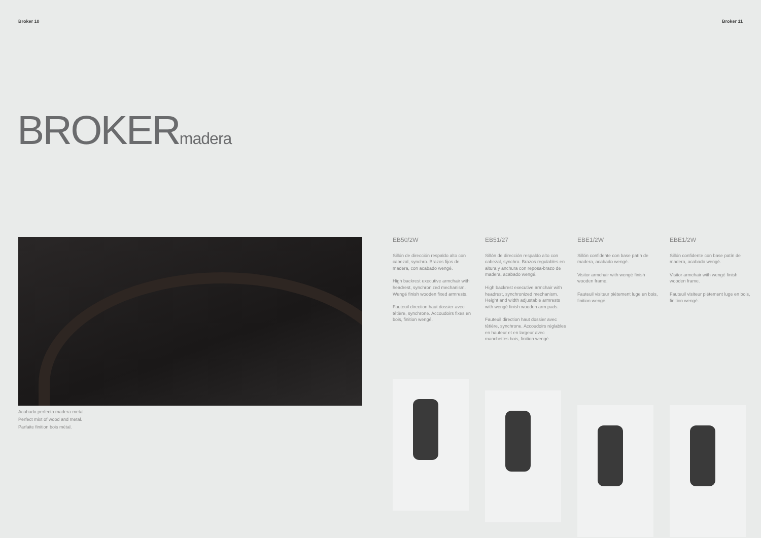Broker 10 Broker 11
BROKERmadera
Acabado perfecto madera-metal.
Perfect mixt of wood and metal.
Parfaite finition bois métal.
EB50/2W
Sillón de dirección respaldo alto con cabezal, synchro. Brazos fijos de madera, con acabado wengé.
High backrest executive armchair with headrest, synchronized mechanism. Wengé finish wooden fixed armrests.
Fauteuil direction haut dossier avec têtière, synchrone. Accoudoirs fixes en bois, finition wengé.
EB51/27
Sillón de dirección respaldo alto con cabezal, synchro. Brazos regulables en altura y anchura con reposa-brazo de madera, acabado wengé.
High backrest executive armchair with headrest, synchronized mechanism. Height and width adjustable armrests with wengé finish wooden arm pads.
Fauteuil direction haut dossier avec têtière, synchrone. Accoudoirs réglables en hauteur et en largeur avec manchettes bois, finition wengé.
EBE1/2W
Sillón confidente con base patín de madera, acabado wengé.
Visitor armchair with wengé finish wooden frame.
Fauteuil visiteur piétement luge en bois, finition wengé.
EBE1/2W
Sillón confidente con base patín de madera, acabado wengé.
Visitor armchair with wengé finish wooden frame.
Fauteuil visiteur piétement luge en bois, finition wengé.